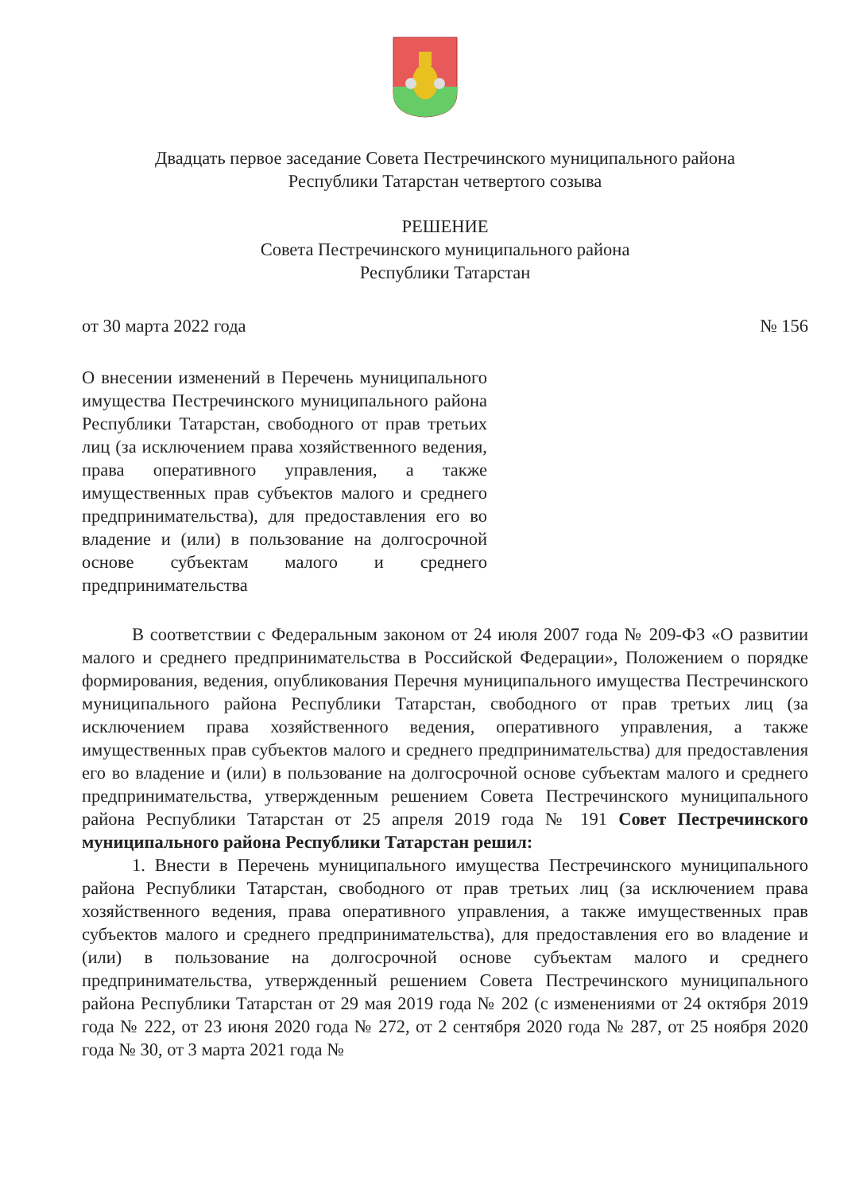Двадцать первое заседание Совета Пестречинского муниципального района
Республики Татарстан четвертого созыва
РЕШЕНИЕ
Совета Пестречинского муниципального района
Республики Татарстан
от 30 марта 2022 года № 156
О внесении изменений в Перечень муниципального имущества Пестречинского муниципального района Республики Татарстан, свободного от прав третьих лиц (за исключением права хозяйственного ведения, права оперативного управления, а также имущественных прав субъектов малого и среднего предпринимательства), для предоставления его во владение и (или) в пользование на долгосрочной основе субъектам малого и среднего предпринимательства
В соответствии с Федеральным законом от 24 июля 2007 года № 209-ФЗ «О развитии малого и среднего предпринимательства в Российской Федерации», Положением о порядке формирования, ведения, опубликования Перечня муниципального имущества Пестречинского муниципального района Республики Татарстан, свободного от прав третьих лиц (за исключением права хозяйственного ведения, оперативного управления, а также имущественных прав субъектов малого и среднего предпринимательства) для предоставления его во владение и (или) в пользование на долгосрочной основе субъектам малого и среднего предпринимательства, утвержденным решением Совета Пестречинского муниципального района Республики Татарстан от 25 апреля 2019 года № 191 Совет Пестречинского муниципального района Республики Татарстан решил:
1. Внести в Перечень муниципального имущества Пестречинского муниципального района Республики Татарстан, свободного от прав третьих лиц (за исключением права хозяйственного ведения, права оперативного управления, а также имущественных прав субъектов малого и среднего предпринимательства), для предоставления его во владение и (или) в пользование на долгосрочной основе субъектам малого и среднего предпринимательства, утвержденный решением Совета Пестречинского муниципального района Республики Татарстан от 29 мая 2019 года № 202 (с изменениями от 24 октября 2019 года № 222, от 23 июня 2020 года № 272, от 2 сентября 2020 года № 287, от 25 ноября 2020 года № 30, от 3 марта 2021 года №